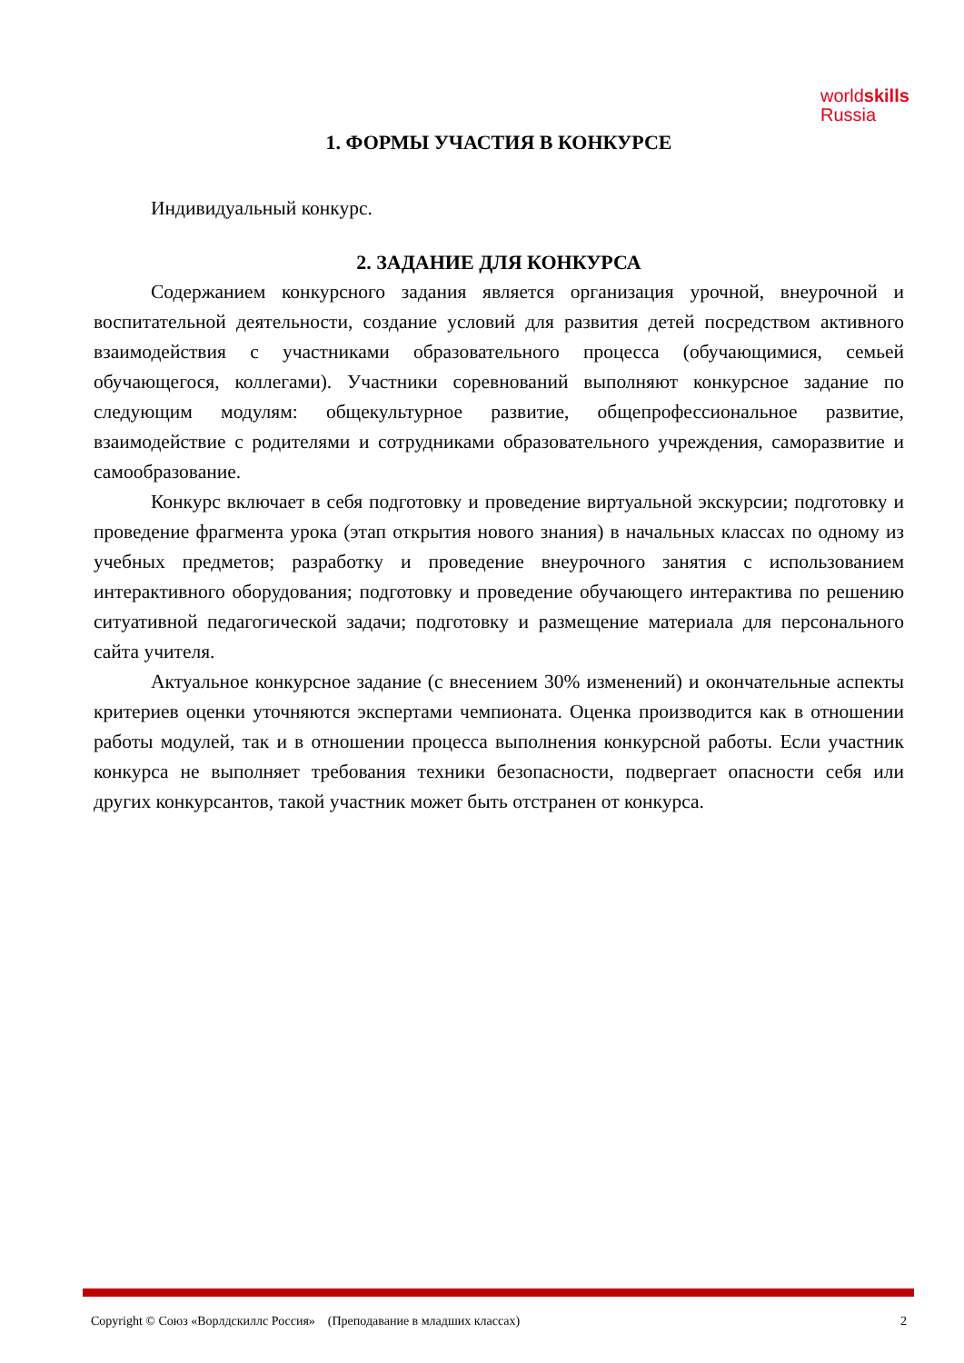worldskills
Russia
1. ФОРМЫ УЧАСТИЯ В КОНКУРСЕ
Индивидуальный конкурс.
2. ЗАДАНИЕ ДЛЯ КОНКУРСА
Содержанием конкурсного задания является организация урочной, внеурочной и воспитательной деятельности, создание условий для развития детей посредством активного взаимодействия с участниками образовательного процесса (обучающимися, семьей обучающегося, коллегами). Участники соревнований выполняют конкурсное задание по следующим модулям: общекультурное развитие, общепрофессиональное развитие, взаимодействие с родителями и сотрудниками образовательного учреждения, саморазвитие и самообразование.
Конкурс включает в себя подготовку и проведение виртуальной экскурсии; подготовку и проведение фрагмента урока (этап открытия нового знания) в начальных классах по одному из учебных предметов; разработку и проведение внеурочного занятия с использованием интерактивного оборудования; подготовку и проведение обучающего интерактива по решению ситуативной педагогической задачи; подготовку и размещение материала для персонального сайта учителя.
Актуальное конкурсное задание (с внесением 30% изменений) и окончательные аспекты критериев оценки уточняются экспертами чемпионата. Оценка производится как в отношении работы модулей, так и в отношении процесса выполнения конкурсной работы. Если участник конкурса не выполняет требования техники безопасности, подвергает опасности себя или других конкурсантов, такой участник может быть отстранен от конкурса.
Copyright © Союз «Ворлдскиллс Россия» (Преподавание в младших классах) 2